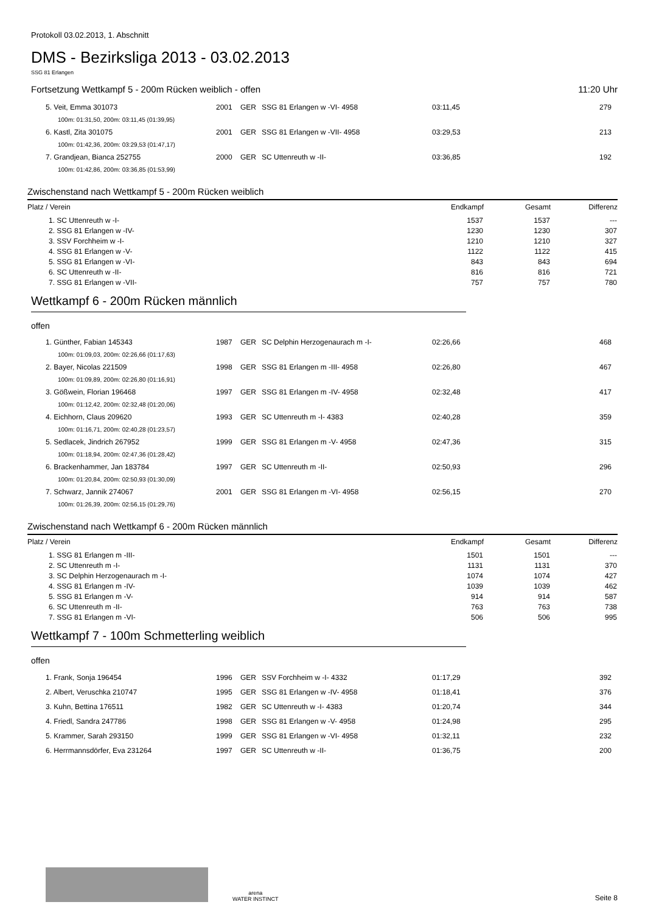Protokoll 03.02.2013, 1. Abschnitt
DMS - Bezirksliga 2013 - 03.02.2013
SSG 81 Erlangen
Fortsetzung Wettkampf 5 - 200m Rücken weiblich - offen 11:20 Uhr
| 5. Veit, Emma 301073 | 2001 | GER | SSG 81 Erlangen w -VI- 4958 | 03:11,45 | 279 |
| 100m: 01:31,50, 200m: 03:11,45 (01:39,95) | | | | | |
| 6. Kastl, Zita 301075 | 2001 | GER | SSG 81 Erlangen w -VII- 4958 | 03:29,53 | 213 |
| 100m: 01:42,36, 200m: 03:29,53 (01:47,17) | | | | | |
| 7. Grandjean, Bianca 252755 | 2000 | GER | SC Uttenreuth w -II- | 03:36,85 | 192 |
| 100m: 01:42,86, 200m: 03:36,85 (01:53,99) | | | | | |
Zwischenstand nach Wettkampf 5 - 200m Rücken weiblich
| Platz / Verein | Endkampf | Gesamt | Differenz |
| --- | --- | --- | --- |
| 1. SC Uttenreuth w -I- | 1537 | 1537 | --- |
| 2. SSG 81 Erlangen w -IV- | 1230 | 1230 | 307 |
| 3. SSV Forchheim w -I- | 1210 | 1210 | 327 |
| 4. SSG 81 Erlangen w -V- | 1122 | 1122 | 415 |
| 5. SSG 81 Erlangen w -VI- | 843 | 843 | 694 |
| 6. SC Uttenreuth w -II- | 816 | 816 | 721 |
| 7. SSG 81 Erlangen w -VII- | 757 | 757 | 780 |
Wettkampf 6 - 200m Rücken männlich
offen
| 1. Günther, Fabian 145343 | 1987 | GER | SC Delphin Herzogenaurach m -I- | 02:26,66 | 468 |
| 100m: 01:09,03, 200m: 02:26,66 (01:17,63) | | | | | |
| 2. Bayer, Nicolas 221509 | 1998 | GER | SSG 81 Erlangen m -III- 4958 | 02:26,80 | 467 |
| 100m: 01:09,89, 200m: 02:26,80 (01:16,91) | | | | | |
| 3. Gößwein, Florian 196468 | 1997 | GER | SSG 81 Erlangen m -IV- 4958 | 02:32,48 | 417 |
| 100m: 01:12,42, 200m: 02:32,48 (01:20,06) | | | | | |
| 4. Eichhorn, Claus 209620 | 1993 | GER | SC Uttenreuth m -I- 4383 | 02:40,28 | 359 |
| 100m: 01:16,71, 200m: 02:40,28 (01:23,57) | | | | | |
| 5. Sedlacek, Jindrich 267952 | 1999 | GER | SSG 81 Erlangen m -V- 4958 | 02:47,36 | 315 |
| 100m: 01:18,94, 200m: 02:47,36 (01:28,42) | | | | | |
| 6. Brackenhammer, Jan 183784 | 1997 | GER | SC Uttenreuth m -II- | 02:50,93 | 296 |
| 100m: 01:20,84, 200m: 02:50,93 (01:30,09) | | | | | |
| 7. Schwarz, Jannik 274067 | 2001 | GER | SSG 81 Erlangen m -VI- 4958 | 02:56,15 | 270 |
| 100m: 01:26,39, 200m: 02:56,15 (01:29,76) | | | | | |
Zwischenstand nach Wettkampf 6 - 200m Rücken männlich
| Platz / Verein | Endkampf | Gesamt | Differenz |
| --- | --- | --- | --- |
| 1. SSG 81 Erlangen m -III- | 1501 | 1501 | --- |
| 2. SC Uttenreuth m -I- | 1131 | 1131 | 370 |
| 3. SC Delphin Herzogenaurach m -I- | 1074 | 1074 | 427 |
| 4. SSG 81 Erlangen m -IV- | 1039 | 1039 | 462 |
| 5. SSG 81 Erlangen m -V- | 914 | 914 | 587 |
| 6. SC Uttenreuth m -II- | 763 | 763 | 738 |
| 7. SSG 81 Erlangen m -VI- | 506 | 506 | 995 |
Wettkampf 7 - 100m Schmetterling weiblich
offen
| 1. Frank, Sonja 196454 | 1996 | GER | SSV Forchheim w -I- 4332 | 01:17,29 | 392 |
| 2. Albert, Veruschka 210747 | 1995 | GER | SSG 81 Erlangen w -IV- 4958 | 01:18,41 | 376 |
| 3. Kuhn, Bettina 176511 | 1982 | GER | SC Uttenreuth w -I- 4383 | 01:20,74 | 344 |
| 4. Friedl, Sandra 247786 | 1998 | GER | SSG 81 Erlangen w -V- 4958 | 01:24,98 | 295 |
| 5. Krammer, Sarah 293150 | 1999 | GER | SSG 81 Erlangen w -VI- 4958 | 01:32,11 | 232 |
| 6. Herrmannsdörfer, Eva 231264 | 1997 | GER | SC Uttenreuth w -II- | 01:36,75 | 200 |
arena
WATER INSTINCT
Seite 8